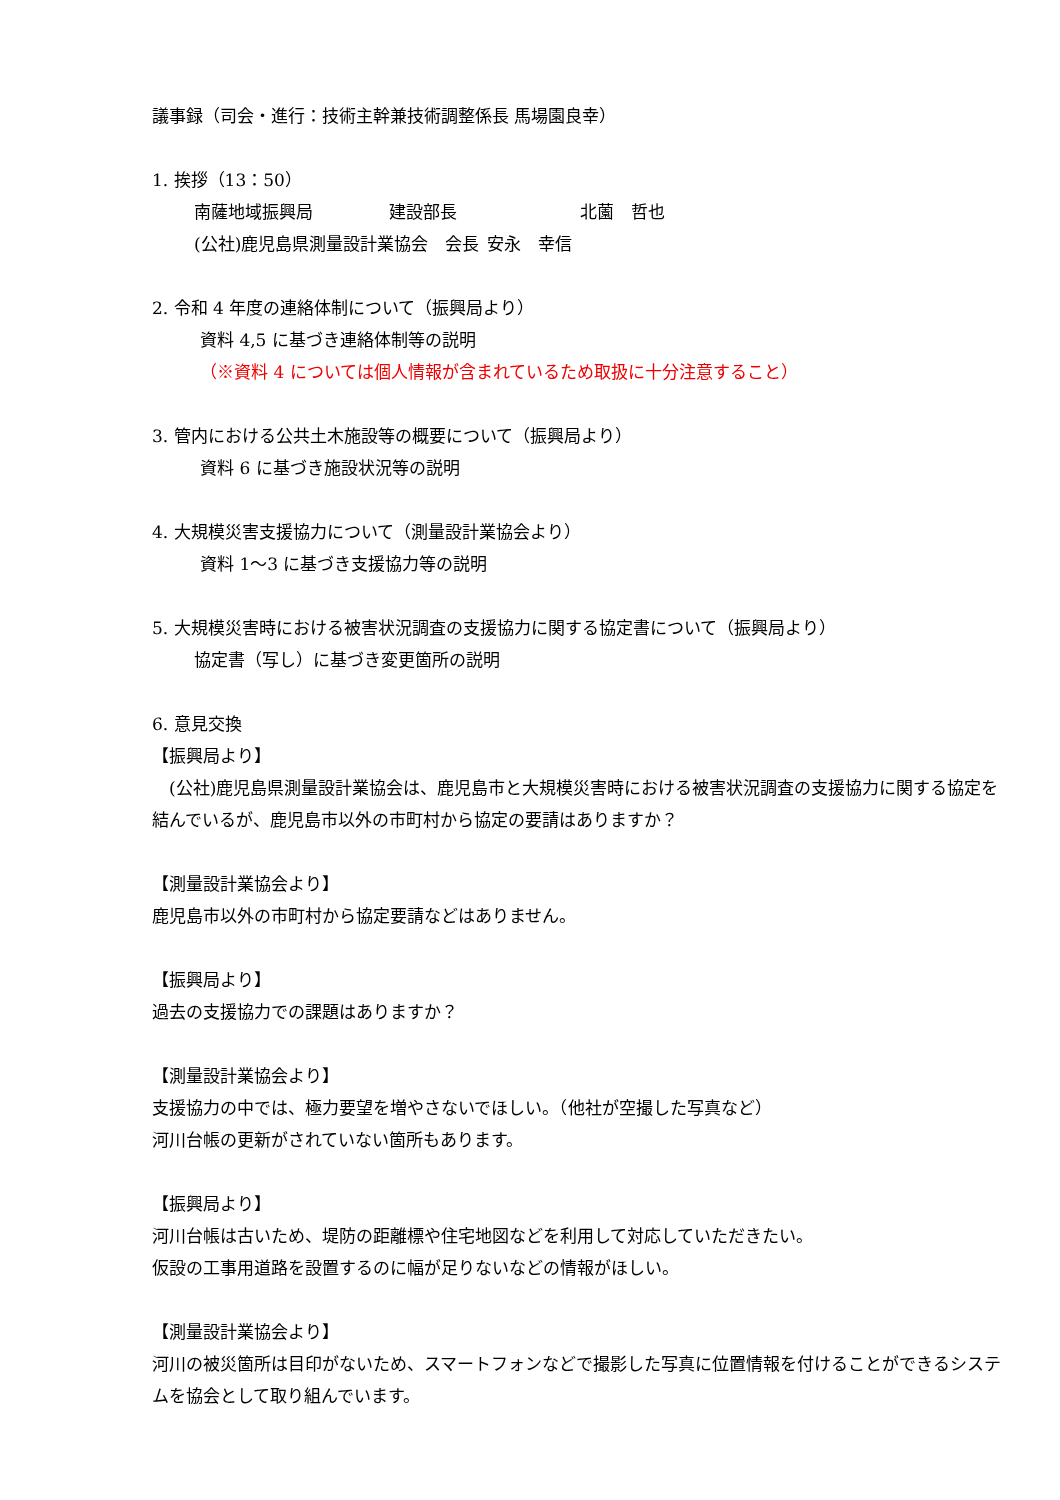議事録（司会・進行：技術主幹兼技術調整係長 馬場園良幸）
1. 挨拶（13：50）
南薩地域振興局 建設部長 北薗　哲也
(公社)鹿児島県測量設計業協会　会長 安永　幸信
2. 令和 4 年度の連絡体制について（振興局より）
資料 4,5 に基づき連絡体制等の説明
（※資料 4 については個人情報が含まれているため取扱に十分注意すること）
3. 管内における公共土木施設等の概要について（振興局より）
資料 6 に基づき施設状況等の説明
4. 大規模災害支援協力について（測量設計業協会より）
資料 1～3 に基づき支援協力等の説明
5. 大規模災害時における被害状況調査の支援協力に関する協定書について（振興局より）
協定書（写し）に基づき変更箇所の説明
6. 意見交換
【振興局より】
　(公社)鹿児島県測量設計業協会は、鹿児島市と大規模災害時における被害状況調査の支援協力に関する協定を結んでいるが、鹿児島市以外の市町村から協定の要請はありますか？
【測量設計業協会より】
鹿児島市以外の市町村から協定要請などはありません。
【振興局より】
過去の支援協力での課題はありますか？
【測量設計業協会より】
支援協力の中では、極力要望を増やさないでほしい。（他社が空撮した写真など）
河川台帳の更新がされていない箇所もあります。
【振興局より】
河川台帳は古いため、堤防の距離標や住宅地図などを利用して対応していただきたい。
仮設の工事用道路を設置するのに幅が足りないなどの情報がほしい。
【測量設計業協会より】
河川の被災箇所は目印がないため、スマートフォンなどで撮影した写真に位置情報を付けることができるシステムを協会として取り組んでいます。